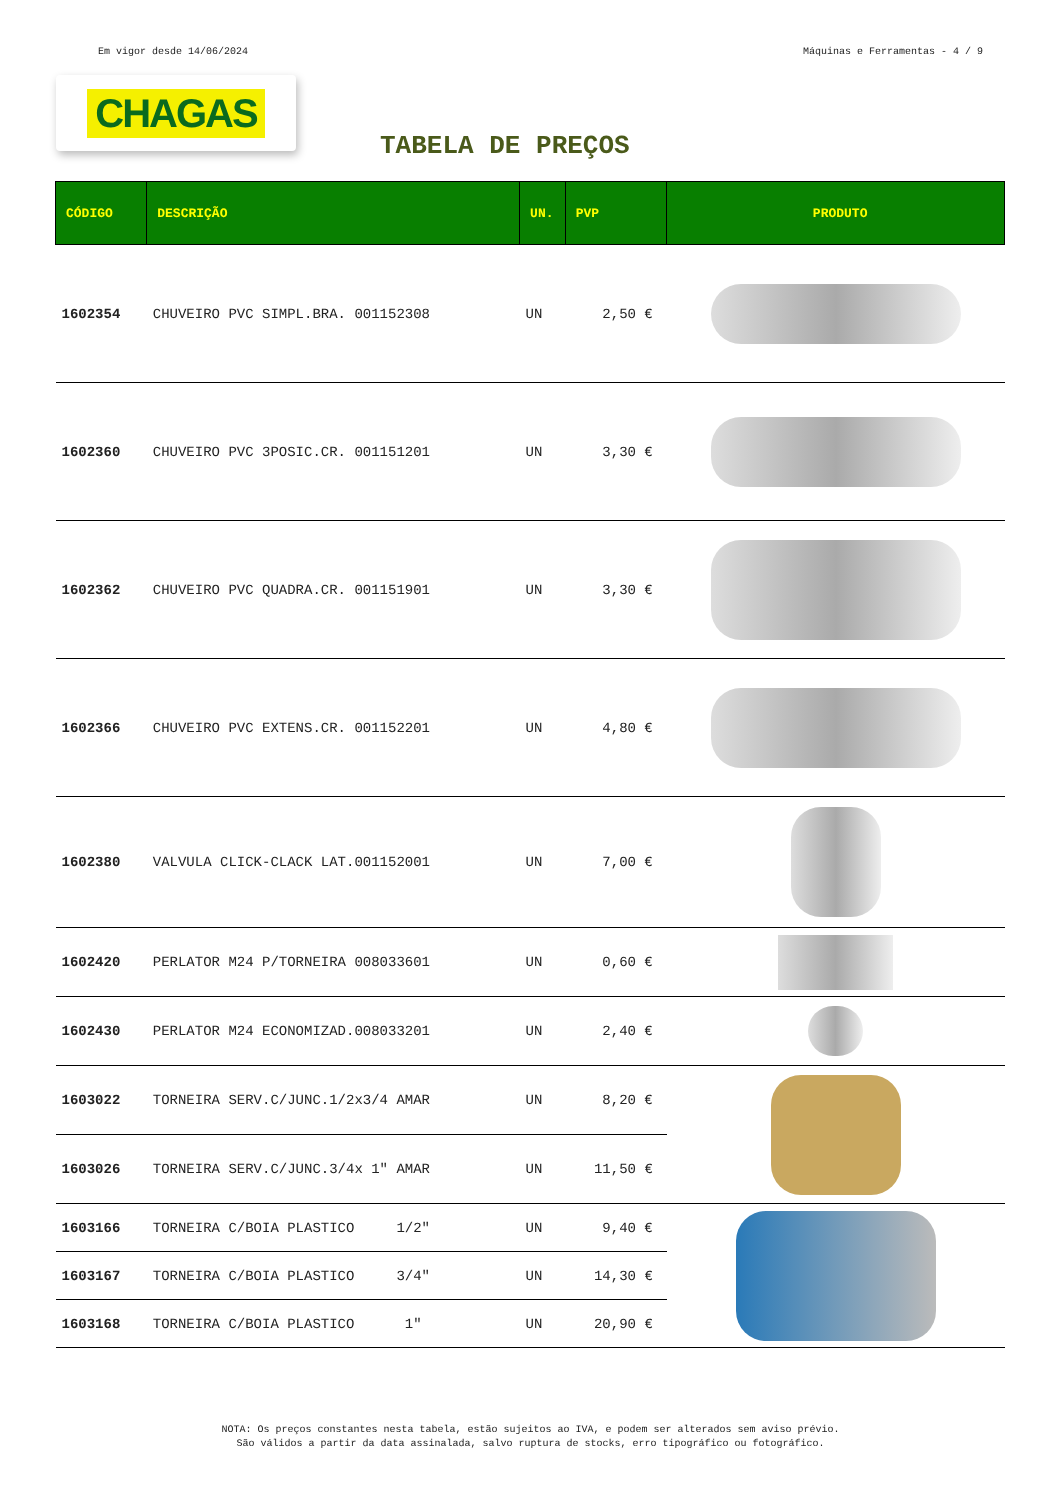Em vigor desde 14/06/2024 Máquinas e Ferramentas - 4 / 9
CHAGAS
TABELA DE PREÇOS
| CÓDIGO | DESCRIÇÃO | UN. | PVP | PRODUTO |
| --- | --- | --- | --- | --- |
| 1602354 | CHUVEIRO PVC SIMPL.BRA. 001152308 | UN | 2,50 € | |
| 1602360 | CHUVEIRO PVC 3POSIC.CR. 001151201 | UN | 3,30 € | |
| 1602362 | CHUVEIRO PVC QUADRA.CR. 001151901 | UN | 3,30 € | |
| 1602366 | CHUVEIRO PVC EXTENS.CR. 001152201 | UN | 4,80 € | |
| 1602380 | VALVULA CLICK-CLACK LAT.001152001 | UN | 7,00 € | |
| 1602420 | PERLATOR M24 P/TORNEIRA 008033601 | UN | 0,60 € | |
| 1602430 | PERLATOR M24 ECONOMIZAD.008033201 | UN | 2,40 € | |
| 1603022 | TORNEIRA SERV.C/JUNC.1/2x3/4 AMAR | UN | 8,20 € | |
| 1603026 | TORNEIRA SERV.C/JUNC.3/4x 1" AMAR | UN | 11,50 € | |
| 1603166 | TORNEIRA C/BOIA PLASTICO 1/2" | UN | 9,40 € | |
| 1603167 | TORNEIRA C/BOIA PLASTICO 3/4" | UN | 14,30 € | |
| 1603168 | TORNEIRA C/BOIA PLASTICO 1" | UN | 20,90 € | |
NOTA: Os preços constantes nesta tabela, estão sujeitos ao IVA, e podem ser alterados sem aviso prévio.
São válidos a partir da data assinalada, salvo ruptura de stocks, erro tipográfico ou fotográfico.